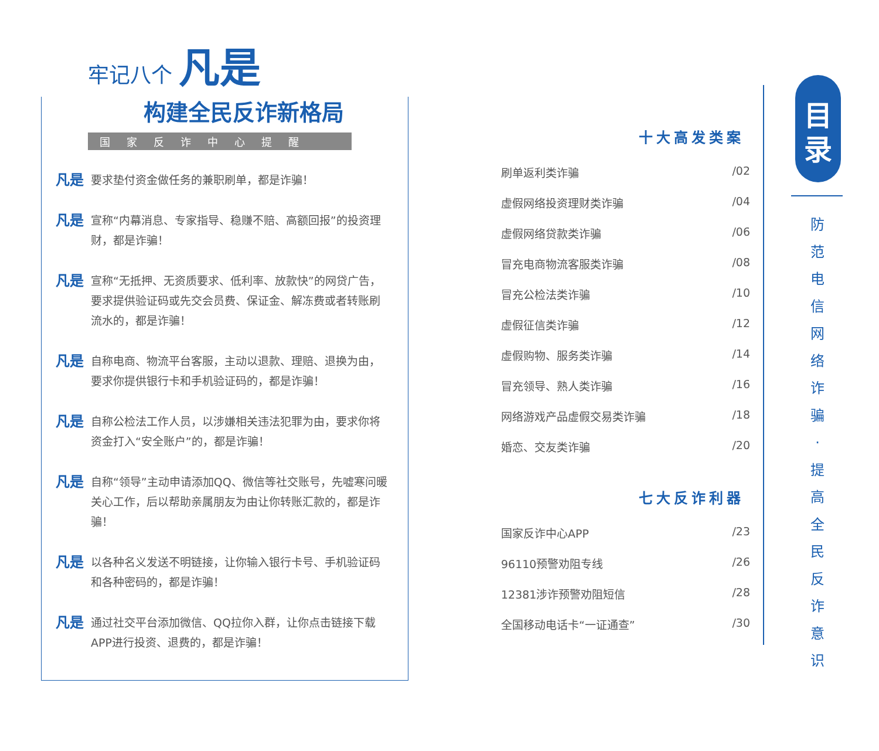牢记八个 凡是
构建全民反诈新格局
国家反诈中心提醒
凡是 要求垫付资金做任务的兼职刷单，都是诈骗！
凡是 宣称“内幕消息、专家指导、稳赚不赔、高额回报”的投资理财，都是诈骗！
凡是 宣称“无抵押、无资质要求、低利率、放款快”的网贷广告，要求提供验证码或先交会员费、保证金、解冻费或者转账刷流水的，都是诈骗！
凡是 自称电商、物流平台客服，主动以退款、理赔、退换为由，要求你提供银行卡和手机验证码的，都是诈骗！
凡是 自称公检法工作人员，以涉嫌相关违法犯罪为由，要求你将资金打入“安全账户”的，都是诈骗！
凡是 自称“领导”主动申请添加QQ、微信等社交账号，先嘘寒问暖关心工作，后以帮助亲属朋友为由让你转账汇款的，都是诈骗！
凡是 以各种名义发送不明链接，让你输入银行卡号、手机验证码和各种密码的，都是诈骗！
凡是 通过社交平台添加微信、QQ拉你入群，让你点击链接下载APP进行投资、退费的，都是诈骗！
十大高发类案
刷单返利类诈骗 /02
虚假网络投资理财类诈骗 /04
虚假网络贷款类诈骗 /06
冒充电商物流客服类诈骗 /08
冒充公检法类诈骗 /10
虚假征信类诈骗 /12
虚假购物、服务类诈骗 /14
冒充领导、熟人类诈骗 /16
网络游戏产品虚假交易类诈骗 /18
婚恋、交友类诈骗 /20
七大反诈利器
国家反诈中心APP /23
96110预警劝阻专线 /26
12381涉诈预警劝阻短信 /28
全国移动电话卡“一证通查” /30
目
录
防
范
电
信
网
络
诈
骗
·
提
高
全
民
反
诈
意
识